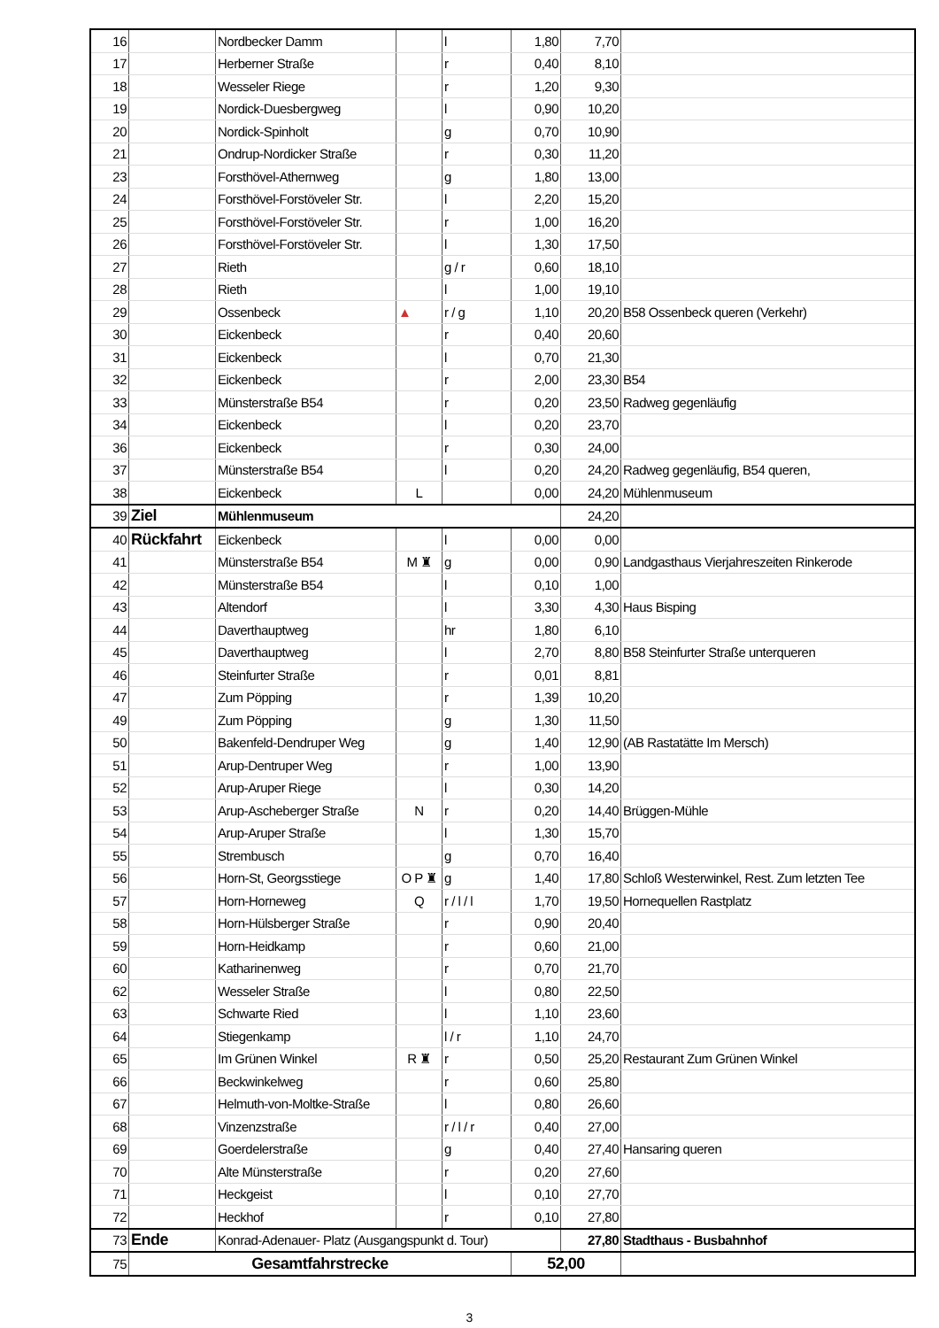| 16 | | Nordbecker Damm | | l | 1,80 | 7,70 | |
| 17 | | Herberner Straße | | r | 0,40 | 8,10 | |
| 18 | | Wesseler Riege | | r | 1,20 | 9,30 | |
| 19 | | Nordick-Duesbergweg | | l | 0,90 | 10,20 | |
| 20 | | Nordick-Spinholt | | g | 0,70 | 10,90 | |
| 21 | | Ondrup-Nordicker Straße | | r | 0,30 | 11,20 | |
| 23 | | Forsthövel-Athernweg | | g | 1,80 | 13,00 | |
| 24 | | Forsthövel-Forstöveler Str. | | l | 2,20 | 15,20 | |
| 25 | | Forsthövel-Forstöveler Str. | | r | 1,00 | 16,20 | |
| 26 | | Forsthövel-Forstöveler Str. | | l | 1,30 | 17,50 | |
| 27 | | Rieth | | g / r | 0,60 | 18,10 | |
| 28 | | Rieth | | l | 1,00 | 19,10 | |
| 29 | | Ossenbeck | ▲ | r / g | 1,10 | 20,20 | B58 Ossenbeck queren (Verkehr) |
| 30 | | Eickenbeck | | r | 0,40 | 20,60 | |
| 31 | | Eickenbeck | | l | 0,70 | 21,30 | |
| 32 | | Eickenbeck | | r | 2,00 | 23,30 | B54 |
| 33 | | Münsterstraße B54 | | r | 0,20 | 23,50 | Radweg gegenläufig |
| 34 | | Eickenbeck | | l | 0,20 | 23,70 | |
| 36 | | Eickenbeck | | r | 0,30 | 24,00 | |
| 37 | | Münsterstraße B54 | | l | 0,20 | 24,20 | Radweg gegenläufig, B54 queren, |
| 38 | | Eickenbeck | L | | 0,00 | 24,20 | Mühlenmuseum |
| 39 | Ziel | Mühlenmuseum | | | | 24,20 | |
| 40 | Rückfahrt | Eickenbeck | | l | 0,00 | 0,00 | |
| 41 | | Münsterstraße B54 | M ♜ | g | 0,00 | 0,90 | Landgasthaus Vierjahreszeiten Rinkerode |
| 42 | | Münsterstraße B54 | | l | 0,10 | 1,00 | |
| 43 | | Altendorf | | l | 3,30 | 4,30 | Haus Bisping |
| 44 | | Daverthauptweg | | hr | 1,80 | 6,10 | |
| 45 | | Daverthauptweg | | l | 2,70 | 8,80 | B58 Steinfurter Straße unterqueren |
| 46 | | Steinfurter Straße | | r | 0,01 | 8,81 | |
| 47 | | Zum Pöpping | | r | 1,39 | 10,20 | |
| 49 | | Zum Pöpping | | g | 1,30 | 11,50 | |
| 50 | | Bakenfeld-Dendruper Weg | | g | 1,40 | 12,90 | (AB Rastatätte Im Mersch) |
| 51 | | Arup-Dentruper Weg | | r | 1,00 | 13,90 | |
| 52 | | Arup-Aruper Riege | | l | 0,30 | 14,20 | |
| 53 | | Arup-Ascheberger Straße | N | r | 0,20 | 14,40 | Brüggen-Mühle |
| 54 | | Arup-Aruper Straße | | l | 1,30 | 15,70 | |
| 55 | | Strembusch | | g | 0,70 | 16,40 | |
| 56 | | Horn-St, Georgsstiege | O P ♜ | g | 1,40 | 17,80 | Schloß Westerwinkel, Rest. Zum letzten Tee |
| 57 | | Horn-Horneweg | Q | r / l / l | 1,70 | 19,50 | Hornequellen Rastplatz |
| 58 | | Horn-Hülsberger Straße | | r | 0,90 | 20,40 | |
| 59 | | Horn-Heidkamp | | r | 0,60 | 21,00 | |
| 60 | | Katharinenweg | | r | 0,70 | 21,70 | |
| 62 | | Wesseler Straße | | l | 0,80 | 22,50 | |
| 63 | | Schwarte Ried | | l | 1,10 | 23,60 | |
| 64 | | Stiegenkamp | | l / r | 1,10 | 24,70 | |
| 65 | | Im Grünen Winkel | R ♜ | r | 0,50 | 25,20 | Restaurant Zum Grünen Winkel |
| 66 | | Beckwinkelweg | | r | 0,60 | 25,80 | |
| 67 | | Helmuth-von-Moltke-Straße | | l | 0,80 | 26,60 | |
| 68 | | Vinzenzstraße | | r / l / r | 0,40 | 27,00 | |
| 69 | | Goerdelerstraße | | g | 0,40 | 27,40 | Hansaring queren |
| 70 | | Alte Münsterstraße | | r | 0,20 | 27,60 | |
| 71 | | Heckgeist | | l | 0,10 | 27,70 | |
| 72 | | Heckhof | | r | 0,10 | 27,80 | |
| 73 | Ende | Konrad-Adenauer- Platz (Ausgangspunkt d. Tour) | | | | 27,80 | Stadthaus - Busbahnhof |
| 75 | Gesamtfahrstrecke | | | | 52,00 | | |
3